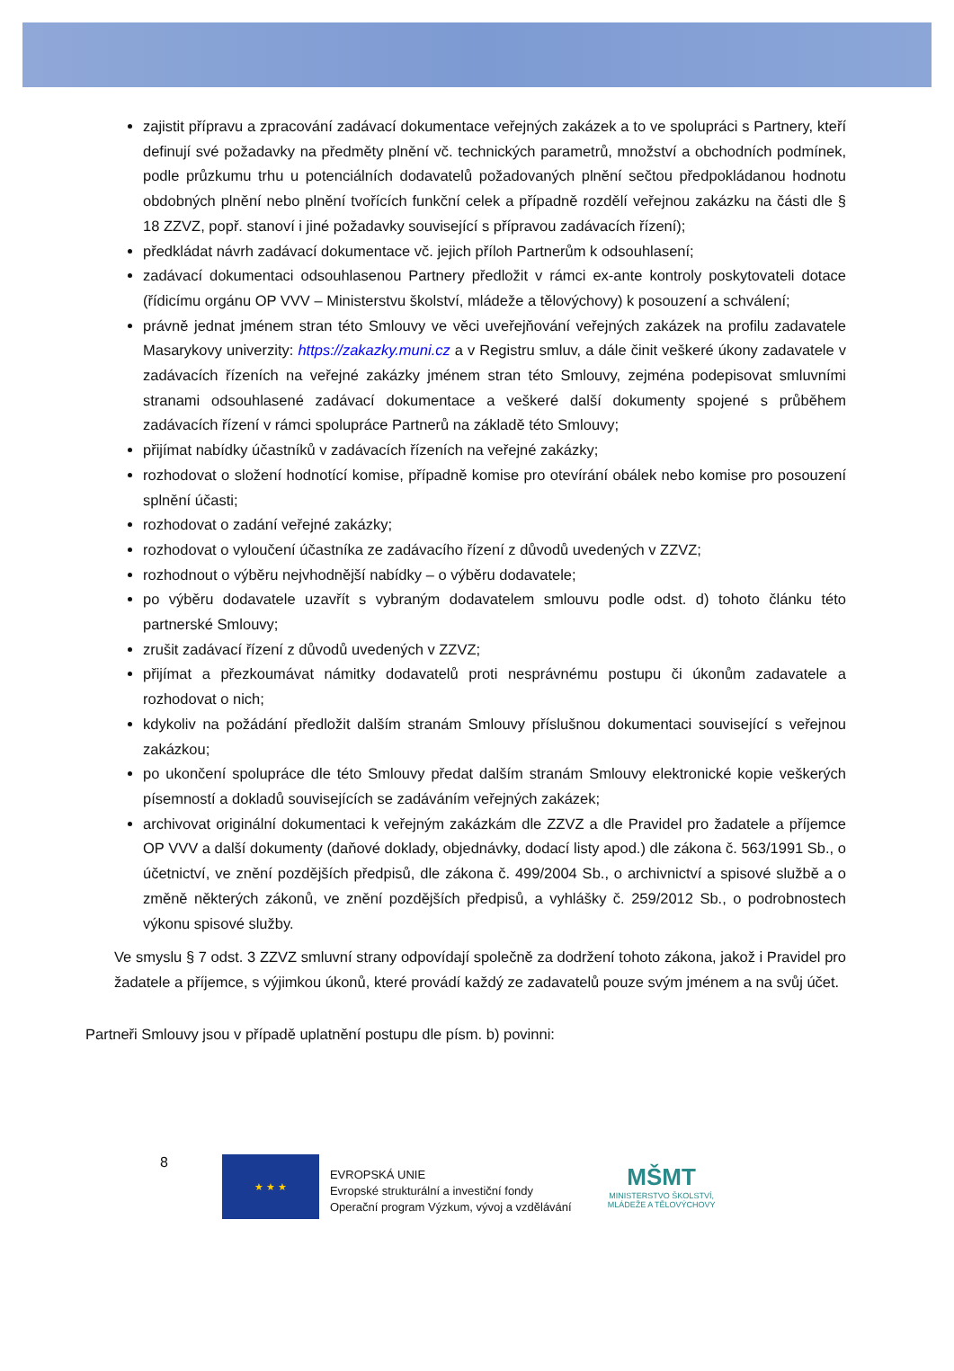zajistit přípravu a zpracování zadávací dokumentace veřejných zakázek a to ve spolupráci s Partnery, kteří definují své požadavky na předměty plnění vč. technických parametrů, množství a obchodních podmínek, podle průzkumu trhu u potenciálních dodavatelů požadovaných plnění sečtou předpokládanou hodnotu obdobných plnění nebo plnění tvořících funkční celek a případně rozdělí veřejnou zakázku na části dle § 18 ZZVZ, popř. stanoví i jiné požadavky související s přípravou zadávacích řízení);
předkládat návrh zadávací dokumentace vč. jejich příloh Partnerům k odsouhlasení;
zadávací dokumentaci odsouhlasenou Partnery předložit v rámci ex-ante kontroly poskytovateli dotace (řídicímu orgánu OP VVV – Ministerstvu školství, mládeže a tělovýchovy) k posouzení a schválení;
právně jednat jménem stran této Smlouvy ve věci uveřejňování veřejných zakázek na profilu zadavatele Masarykovy univerzity: https://zakazky.muni.cz a v Registru smluv, a dále činit veškeré úkony zadavatele v zadávacích řízeních na veřejné zakázky jménem stran této Smlouvy, zejména podepisovat smluvními stranami odsouhlasené zadávací dokumentace a veškeré další dokumenty spojené s průběhem zadávacích řízení v rámci spolupráce Partnerů na základě této Smlouvy;
přijímat nabídky účastníků v zadávacích řízeních na veřejné zakázky;
rozhodovat o složení hodnotící komise, případně komise pro otevírání obálek nebo komise pro posouzení splnění účasti;
rozhodovat o zadání veřejné zakázky;
rozhodovat o vyloučení účastníka ze zadávacího řízení z důvodů uvedených v ZZVZ;
rozhodnout o výběru nejvhodnější nabídky – o výběru dodavatele;
po výběru dodavatele uzavřít s vybraným dodavatelem smlouvu podle odst. d) tohoto článku této partnerské Smlouvy;
zrušit zadávací řízení z důvodů uvedených v ZZVZ;
přijímat a přezkoumávat námitky dodavatelů proti nesprávnému postupu či úkonům zadavatele a rozhodovat o nich;
kdykoliv na požádání předložit dalším stranám Smlouvy příslušnou dokumentaci související s veřejnou zakázkou;
po ukončení spolupráce dle této Smlouvy předat dalším stranám Smlouvy elektronické kopie veškerých písemností a dokladů souvisejících se zadáváním veřejných zakázek;
archivovat originální dokumentaci k veřejným zakázkám dle ZZVZ a dle Pravidel pro žadatele a příjemce OP VVV a další dokumenty (daňové doklady, objednávky, dodací listy apod.) dle zákona č. 563/1991 Sb., o účetnictví, ve znění pozdějších předpisů, dle zákona č. 499/2004 Sb., o archivnictví a spisové službě a o změně některých zákonů, ve znění pozdějších předpisů, a vyhlášky č. 259/2012 Sb., o podrobnostech výkonu spisové služby.
Ve smyslu § 7 odst. 3 ZZVZ smluvní strany odpovídají společně za dodržení tohoto zákona, jakož i Pravidel pro žadatele a příjemce, s výjimkou úkonů, které provádí každý ze zadavatelů pouze svým jménem a na svůj účet.
Partneři Smlouvy jsou v případě uplatnění postupu dle písm. b) povinni:
8
★ ★ ★
EVROPSKÁ UNIE
Evropské strukturální a investiční fondy
Operační program Výzkum, vývoj a vzdělávání
MŠMT
MINISTERSTVO ŠKOLSTVÍ,
MLÁDEŽE A TĚLOVÝCHOVY